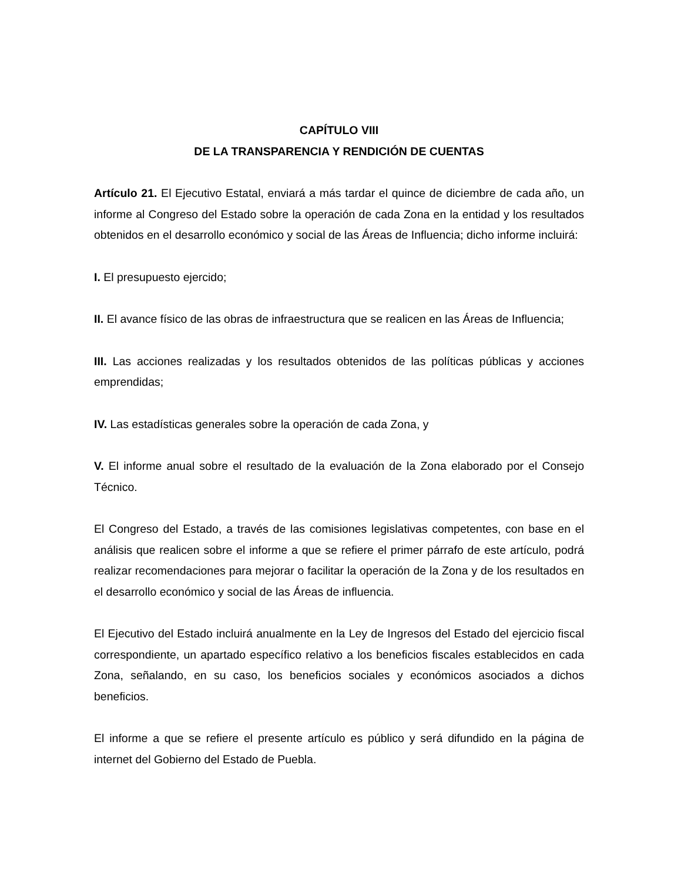CAPÍTULO VIII
DE LA TRANSPARENCIA Y RENDICIÓN DE CUENTAS
Artículo 21. El Ejecutivo Estatal, enviará a más tardar el quince de diciembre de cada año, un informe al Congreso del Estado sobre la operación de cada Zona en la entidad y los resultados obtenidos en el desarrollo económico y social de las Áreas de Influencia; dicho informe incluirá:
I. El presupuesto ejercido;
II. El avance físico de las obras de infraestructura que se realicen en las Áreas de Influencia;
III. Las acciones realizadas y los resultados obtenidos de las políticas públicas y acciones emprendidas;
IV. Las estadísticas generales sobre la operación de cada Zona, y
V. El informe anual sobre el resultado de la evaluación de la Zona elaborado por el Consejo Técnico.
El Congreso del Estado, a través de las comisiones legislativas competentes, con base en el análisis que realicen sobre el informe a que se refiere el primer párrafo de este artículo, podrá realizar recomendaciones para mejorar o facilitar la operación de la Zona y de los resultados en el desarrollo económico y social de las Áreas de influencia.
El Ejecutivo del Estado incluirá anualmente en la Ley de Ingresos del Estado del ejercicio fiscal correspondiente, un apartado específico relativo a los beneficios fiscales establecidos en cada Zona, señalando, en su caso, los beneficios sociales y económicos asociados a dichos beneficios.
El informe a que se refiere el presente artículo es público y será difundido en la página de internet del Gobierno del Estado de Puebla.